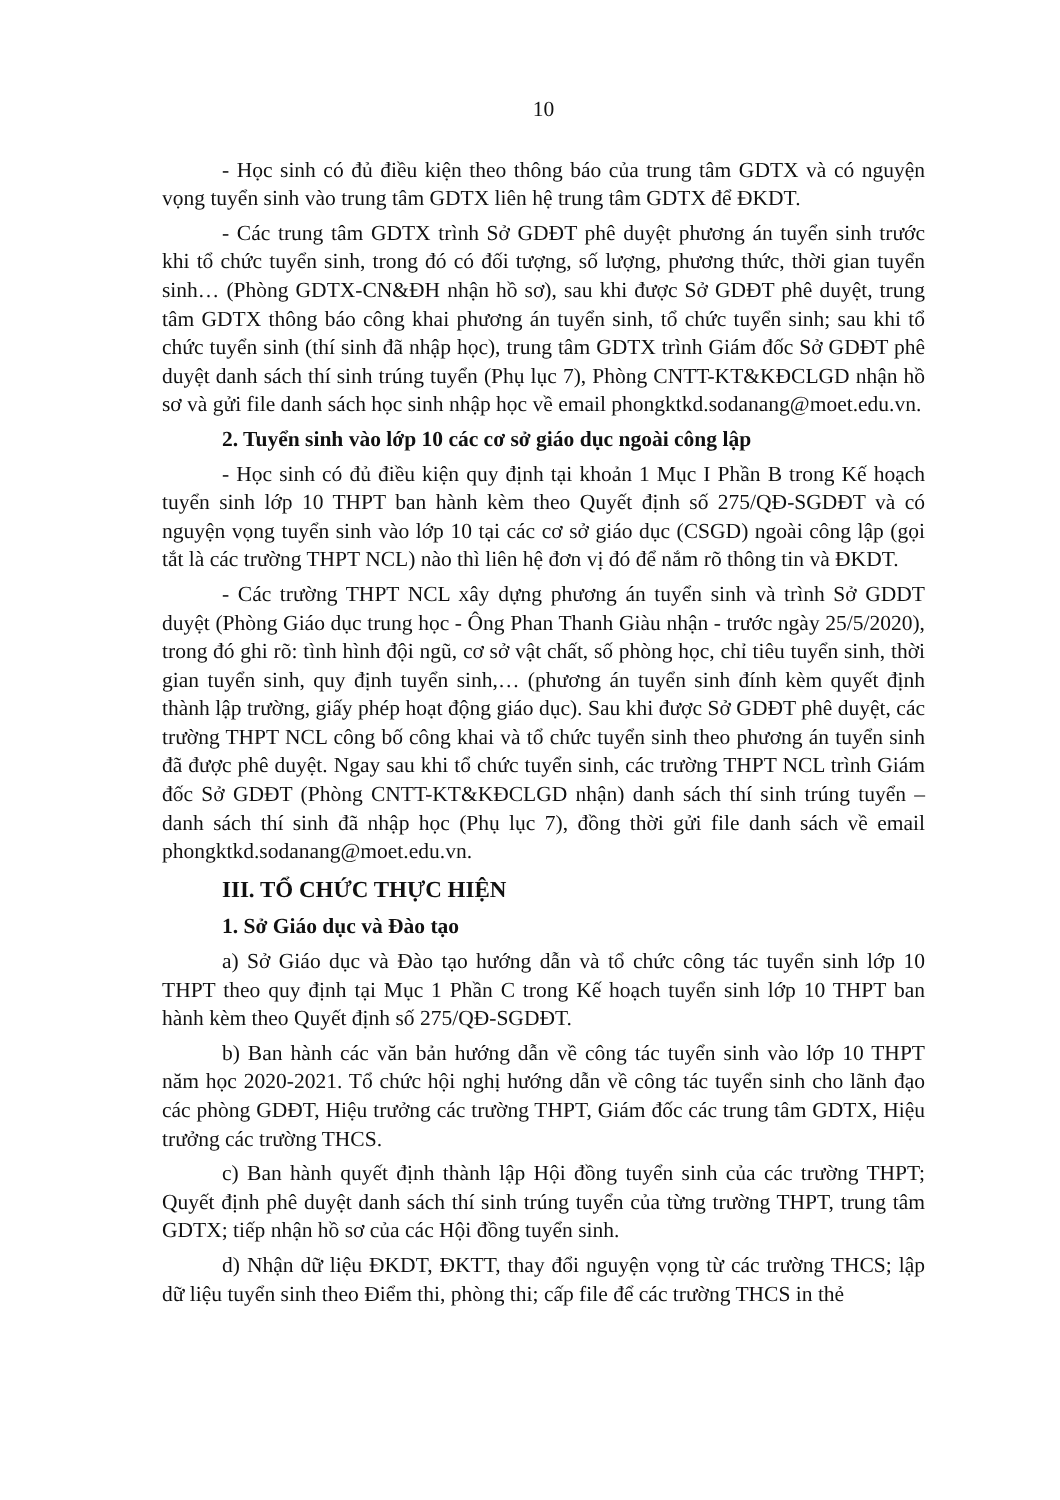10
- Học sinh có đủ điều kiện theo thông báo của trung tâm GDTX và có nguyện vọng tuyển sinh vào trung tâm GDTX liên hệ trung tâm GDTX để ĐKDT.
- Các trung tâm GDTX trình Sở GDĐT phê duyệt phương án tuyển sinh trước khi tổ chức tuyển sinh, trong đó có đối tượng, số lượng, phương thức, thời gian tuyển sinh… (Phòng GDTX-CN&ĐH nhận hồ sơ), sau khi được Sở GDĐT phê duyệt, trung tâm GDTX thông báo công khai phương án tuyển sinh, tổ chức tuyển sinh; sau khi tổ chức tuyển sinh (thí sinh đã nhập học), trung tâm GDTX trình Giám đốc Sở GDĐT phê duyệt danh sách thí sinh trúng tuyển (Phụ lục 7), Phòng CNTT-KT&KĐCLGD nhận hồ sơ và gửi file danh sách học sinh nhập học về email phongktkd.sodanang@moet.edu.vn.
2. Tuyển sinh vào lớp 10 các cơ sở giáo dục ngoài công lập
- Học sinh có đủ điều kiện quy định tại khoản 1 Mục I Phần B trong Kế hoạch tuyển sinh lớp 10 THPT ban hành kèm theo Quyết định số 275/QĐ-SGDĐT và có nguyện vọng tuyển sinh vào lớp 10 tại các cơ sở giáo dục (CSGD) ngoài công lập (gọi tắt là các trường THPT NCL) nào thì liên hệ đơn vị đó để nắm rõ thông tin và ĐKDT.
- Các trường THPT NCL xây dựng phương án tuyển sinh và trình Sở GDDT duyệt (Phòng Giáo dục trung học - Ông Phan Thanh Giàu nhận - trước ngày 25/5/2020), trong đó ghi rõ: tình hình đội ngũ, cơ sở vật chất, số phòng học, chỉ tiêu tuyển sinh, thời gian tuyển sinh, quy định tuyển sinh,… (phương án tuyển sinh đính kèm quyết định thành lập trường, giấy phép hoạt động giáo dục). Sau khi được Sở GDĐT phê duyệt, các trường THPT NCL công bố công khai và tổ chức tuyển sinh theo phương án tuyển sinh đã được phê duyệt. Ngay sau khi tổ chức tuyển sinh, các trường THPT NCL trình Giám đốc Sở GDĐT (Phòng CNTT-KT&KĐCLGD nhận) danh sách thí sinh trúng tuyển – danh sách thí sinh đã nhập học (Phụ lục 7), đồng thời gửi file danh sách về email phongktkd.sodanang@moet.edu.vn.
III. TỔ CHỨC THỰC HIỆN
1. Sở Giáo dục và Đào tạo
a) Sở Giáo dục và Đào tạo hướng dẫn và tổ chức công tác tuyển sinh lớp 10 THPT theo quy định tại Mục 1 Phần C trong Kế hoạch tuyển sinh lớp 10 THPT ban hành kèm theo Quyết định số 275/QĐ-SGDĐT.
b) Ban hành các văn bản hướng dẫn về công tác tuyển sinh vào lớp 10 THPT năm học 2020-2021. Tổ chức hội nghị hướng dẫn về công tác tuyển sinh cho lãnh đạo các phòng GDĐT, Hiệu trưởng các trường THPT, Giám đốc các trung tâm GDTX, Hiệu trưởng các trường THCS.
c) Ban hành quyết định thành lập Hội đồng tuyển sinh của các trường THPT; Quyết định phê duyệt danh sách thí sinh trúng tuyển của từng trường THPT, trung tâm GDTX; tiếp nhận hồ sơ của các Hội đồng tuyển sinh.
d) Nhận dữ liệu ĐKDT, ĐKTT, thay đổi nguyện vọng từ các trường THCS; lập dữ liệu tuyển sinh theo Điểm thi, phòng thi; cấp file để các trường THCS in thẻ